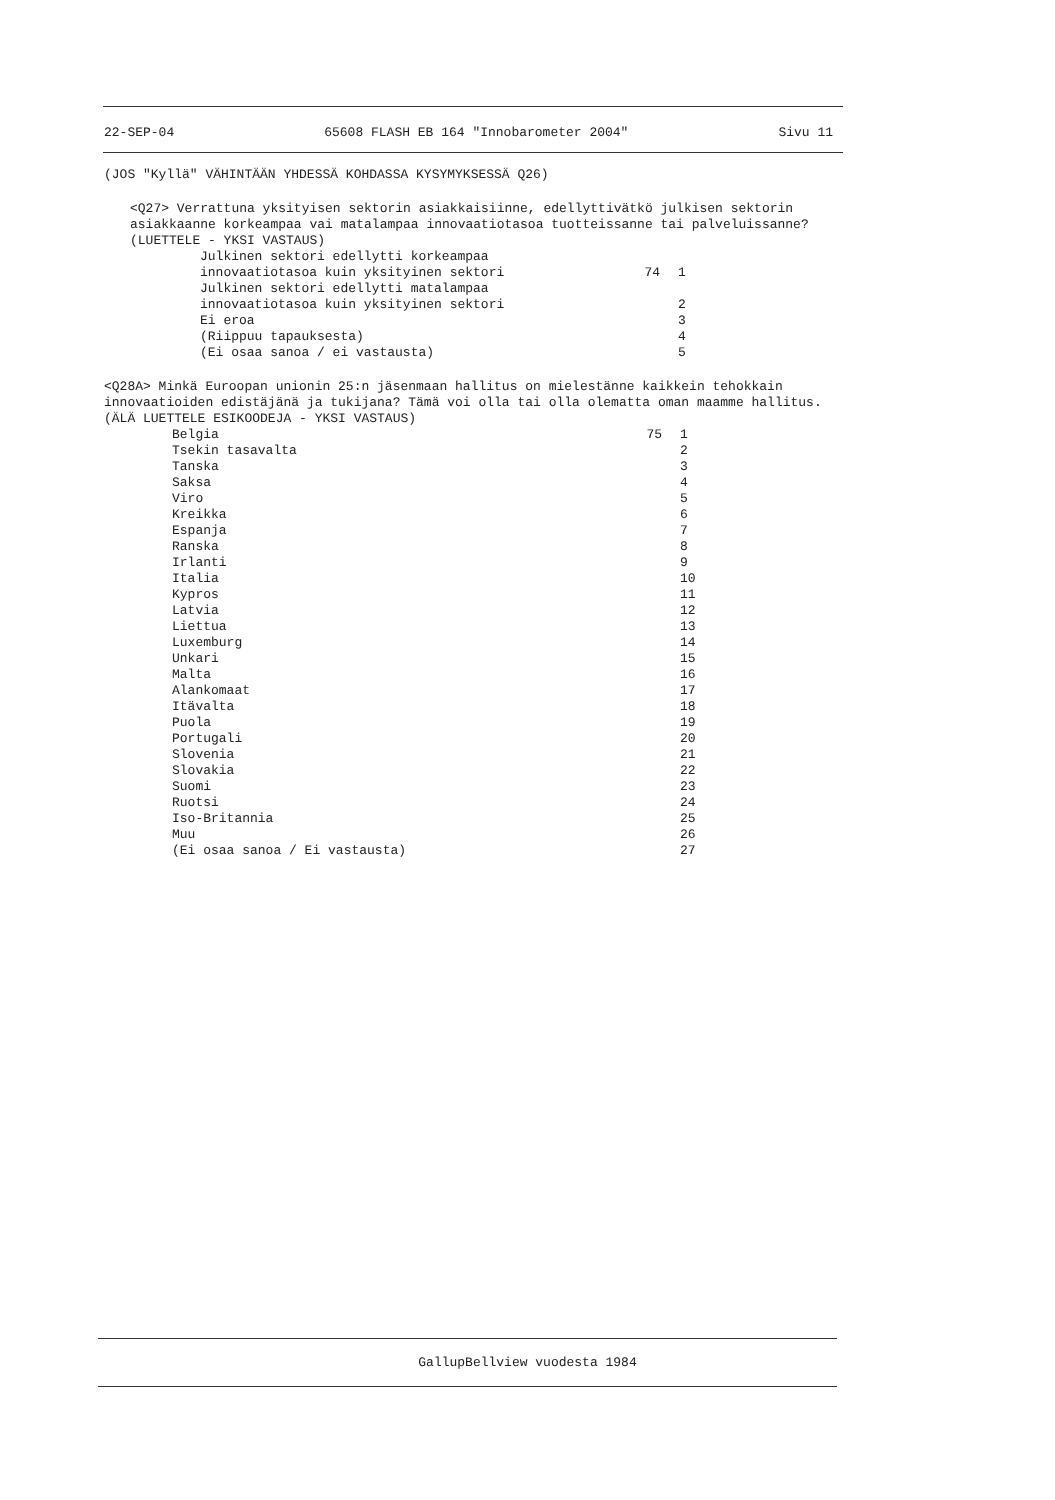22-SEP-04 65608 FLASH EB 164 "Innobarometer 2004" Sivu 11
(JOS "Kyllä" VÄHINTÄÄN YHDESSÄ KOHDASSA KYSYMYKSESSÄ Q26)
<Q27> Verrattuna yksityisen sektorin asiakkaisiinne, edellyttivätkö julkisen sektorin asiakkaanne korkeampaa vai matalampaa innovaatiotasoa tuotteissanne tai palveluissanne?
(LUETTELE - YKSI VASTAUS)
| Julkinen sektori edellytti korkeampaa innovaatiotasoa kuin yksityinen sektori | 74 | 1 |
| Julkinen sektori edellytti matalampaa innovaatiotasoa kuin yksityinen sektori | | 2 |
| Ei eroa | | 3 |
| (Riippuu tapauksesta) | | 4 |
| (Ei osaa sanoa / ei vastausta) | | 5 |
<Q28A> Minkä Euroopan unionin 25:n jäsenmaan hallitus on mielestänne kaikkein tehokkain innovaatioiden edistäjänä ja tukijana? Tämä voi olla tai olla olematta oman maamme hallitus.
(ÄLÄ LUETTELE ESIKOODEJA - YKSI VASTAUS)
| Belgia | 75 | 1 |
| Tsekin tasavalta | | 2 |
| Tanska | | 3 |
| Saksa | | 4 |
| Viro | | 5 |
| Kreikka | | 6 |
| Espanja | | 7 |
| Ranska | | 8 |
| Irlanti | | 9 |
| Italia | | 10 |
| Kypros | | 11 |
| Latvia | | 12 |
| Liettua | | 13 |
| Luxemburg | | 14 |
| Unkari | | 15 |
| Malta | | 16 |
| Alankomaat | | 17 |
| Itävalta | | 18 |
| Puola | | 19 |
| Portugali | | 20 |
| Slovenia | | 21 |
| Slovakia | | 22 |
| Suomi | | 23 |
| Ruotsi | | 24 |
| Iso-Britannia | | 25 |
| Muu | | 26 |
| (Ei osaa sanoa / Ei vastausta) | | 27 |
GallupBellview vuodesta 1984